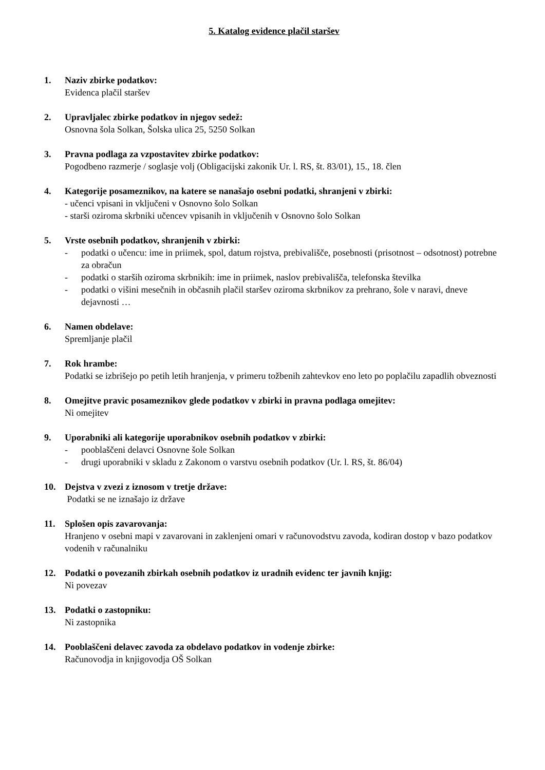5. Katalog evidence plačil staršev
1. Naziv zbirke podatkov:
Evidenca plačil staršev
2. Upravljalec zbirke podatkov in njegov sedež:
Osnovna šola Solkan, Šolska ulica 25, 5250 Solkan
3. Pravna podlaga za vzpostavitev zbirke podatkov:
Pogodbeno razmerje / soglasje volj (Obligacijski zakonik Ur. l. RS, št. 83/01), 15., 18. člen
4. Kategorije posameznikov, na katere se nanašajo osebni podatki, shranjeni v zbirki:
- učenci vpisani in vključeni v Osnovno šolo Solkan
- starši oziroma skrbniki učencev vpisanih in vključenih v Osnovno šolo Solkan
5. Vrste osebnih podatkov, shranjenih v zbirki:
- podatki o učencu: ime in priimek, spol, datum rojstva, prebivališče, posebnosti (prisotnost – odsotnost) potrebne za obračun
- podatki o starših oziroma skrbnikih: ime in priimek, naslov prebivališča, telefonska številka
- podatki o višini mesečnih in občasnih plačil staršev oziroma skrbnikov za prehrano, šole v naravi, dneve dejavnosti …
6. Namen obdelave:
Spremljanje plačil
7. Rok hrambe:
Podatki se izbrišejo po petih letih hranjenja, v primeru tožbenih zahtevkov eno leto po poplačilu zapadlih obveznosti
8. Omejitve pravic posameznikov glede podatkov v zbirki in pravna podlaga omejitev:
Ni omejitev
9. Uporabniki ali kategorije uporabnikov osebnih podatkov v zbirki:
- pooblaščeni delavci Osnovne šole Solkan
- drugi uporabniki v skladu z Zakonom o varstvu osebnih podatkov (Ur. l. RS, št. 86/04)
10. Dejstva v zvezi z iznosom v tretje države:
Podatki se ne iznašajo iz države
11. Splošen opis zavarovanja:
Hranjeno v osebni mapi v zavarovani in zaklenjeni omari v računovodstvu zavoda, kodiran dostop v bazo podatkov vodenih v računalniku
12. Podatki o povezanih zbirkah osebnih podatkov iz uradnih evidenc ter javnih knjig:
Ni povezav
13. Podatki o zastopniku:
Ni zastopnika
14. Pooblaščeni delavec zavoda za obdelavo podatkov in vodenje zbirke:
Računovodja in knjigovodja OŠ Solkan